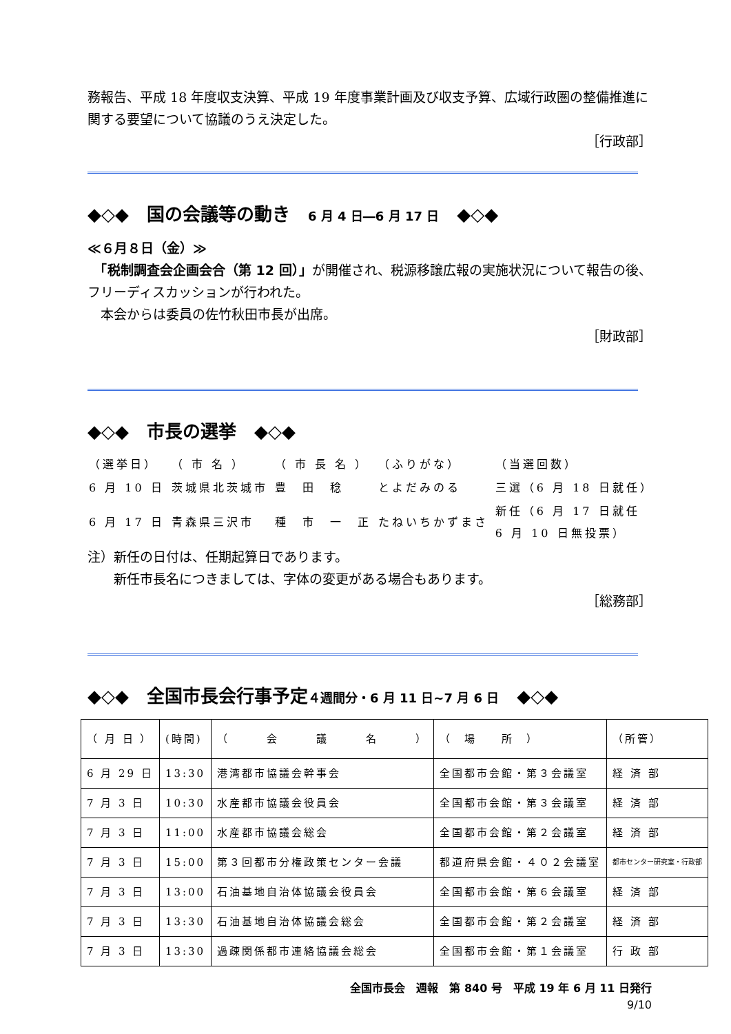務報告、平成 18 年度収支決算、平成 19 年度事業計画及び収支予算、広域行政圏の整備推進に関する要望について協議のうえ決定した。
［行政部］
◆◇◆　国の会議等の動き　6 月 4 日―6 月 17 日　◆◇◆
≪６月８日（金）≫
　「税制調査会企画会合（第 12 回）」が開催され、税源移譲広報の実施状況について報告の後、フリーディスカッションが行われた。
　本会からは委員の佐竹秋田市長が出席。
［財政部］
◆◇◆　市長の選挙　◆◇◆
| （選挙日） | （ 市 名 ） | （ 市 長 名 ） | （ふりがな） | （当選回数） |
| 6 月 10 日 | 茨城県北茨城市 | 豊 田 稔 | とよだみのる | 三選（6 月 18 日就任） |
| 6 月 17 日 | 青森県三沢市 | 種 市 一 正 | たねいちかずまさ | 新任（6 月 17 日就任 6 月 10 日無投票） |
注）新任の日付は、任期起算日であります。
　　新任市長名につきましては、字体の変更がある場合もあります。
［総務部］
◆◇◆　全国市長会行事予定４週間分・6 月 11 日~7 月 6 日　◆◇◆
| （ 月 日 ） | (時間) | （ 会 議 名 ） | （ 場 所 ） | （所管） |
| --- | --- | --- | --- | --- |
| 6 月 29 日 | 13:30 | 港湾都市協議会幹事会 | 全国都市会館・第３会議室 | 経 済 部 |
| 7 月 3 日 | 10:30 | 水産都市協議会役員会 | 全国都市会館・第３会議室 | 経 済 部 |
| 7 月 3 日 | 11:00 | 水産都市協議会総会 | 全国都市会館・第２会議室 | 経 済 部 |
| 7 月 3 日 | 15:00 | 第３回都市分権政策センター会議 | 都道府県会館・４０２会議室 | 都市センター研究室・行政部 |
| 7 月 3 日 | 13:00 | 石油基地自治体協議会役員会 | 全国都市会館・第６会議室 | 経 済 部 |
| 7 月 3 日 | 13:30 | 石油基地自治体協議会総会 | 全国都市会館・第２会議室 | 経 済 部 |
| 7 月 3 日 | 13:30 | 過疎関係都市連絡協議会総会 | 全国都市会館・第１会議室 | 行 政 部 |
全国市長会　週報　第 840 号　平成 19 年 6 月 11 日発行
9/10